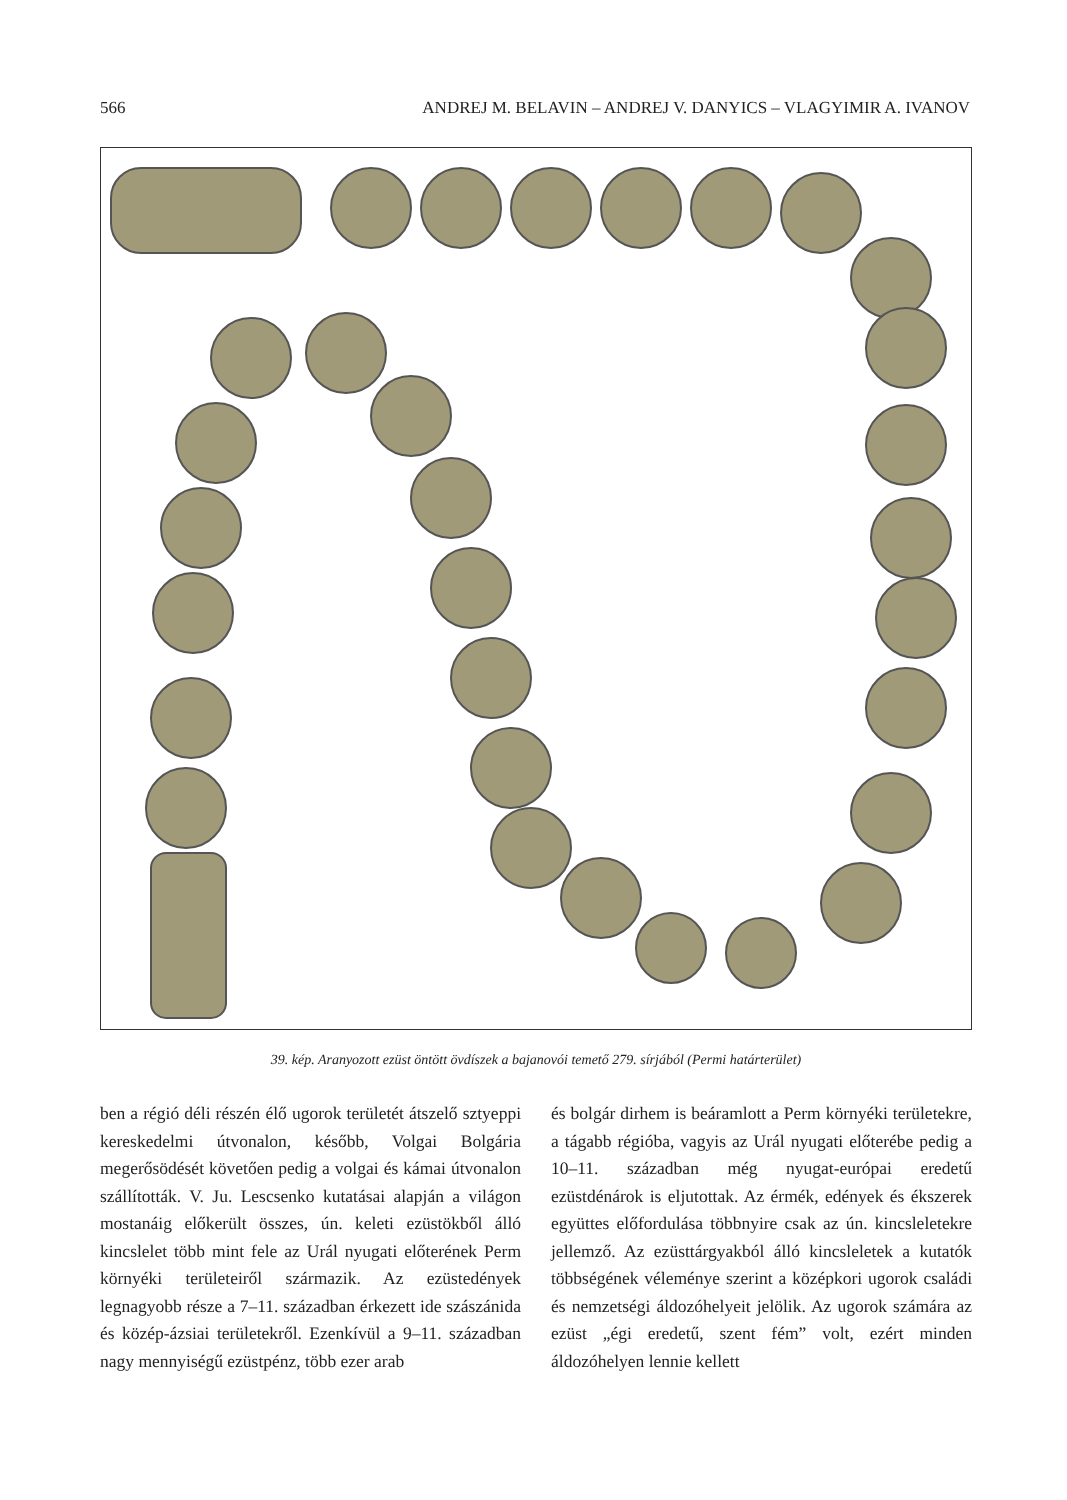566 ANDREJ M. BELAVIN – ANDREJ V. DANYICS – VLAGYIMIR A. IVANOV
39. kép. Aranyozott ezüst öntött övdíszek a bajanovói temető 279. sírjából (Permi határterület)
ben a régió déli részén élő ugorok területét átszelő sztyeppi kereskedelmi útvonalon, később, Volgai Bolgária megerősödését követően pedig a volgai és kámai útvonalon szállították. V. Ju. Lescsenko kutatásai alapján a világon mostanáig előkerült összes, ún. keleti ezüstökből álló kincslelet több mint fele az Urál nyugati előterének Perm környéki területeiről származik. Az ezüstedények legnagyobb része a 7–11. században érkezett ide szászánida és közép-ázsiai területekről. Ezenkívül a 9–11. században nagy mennyiségű ezüstpénz, több ezer arab
és bolgár dirhem is beáramlott a Perm környéki területekre, a tágabb régióba, vagyis az Urál nyugati előterébe pedig a 10–11. században még nyugat-európai eredetű ezüstdénárok is eljutottak. Az érmék, edények és ékszerek együttes előfordulása többnyire csak az ún. kincsleletekre jellemző. Az ezüsttárgyakból álló kincsleletek a kutatók többségének véleménye szerint a középkori ugorok családi és nemzetségi áldozóhelyeit jelölik. Az ugorok számára az ezüst „égi eredetű, szent fém” volt, ezért minden áldozóhelyen lennie kellett